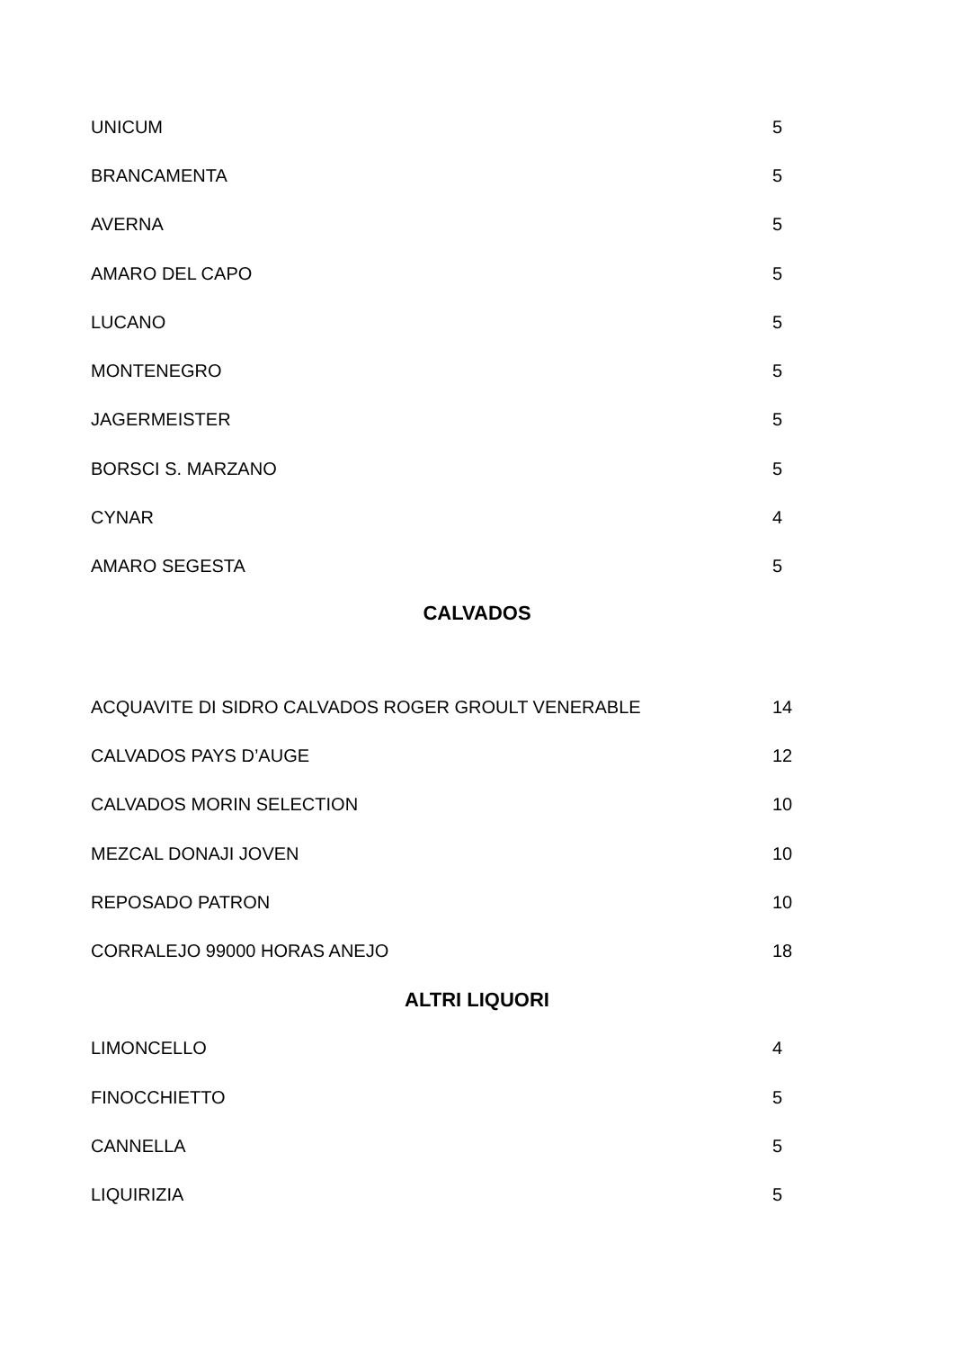| UNICUM | 5 |
| BRANCAMENTA | 5 |
| AVERNA | 5 |
| AMARO DEL CAPO | 5 |
| LUCANO | 5 |
| MONTENEGRO | 5 |
| JAGERMEISTER | 5 |
| BORSCI S. MARZANO | 5 |
| CYNAR | 4 |
| AMARO SEGESTA | 5 |
CALVADOS
| ACQUAVITE DI SIDRO CALVADOS ROGER GROULT VENERABLE | 14 |
| CALVADOS PAYS D’AUGE | 12 |
| CALVADOS MORIN SELECTION | 10 |
| MEZCAL DONAJI JOVEN | 10 |
| REPOSADO PATRON | 10 |
| CORRALEJO 99000 HORAS ANEJO | 18 |
ALTRI LIQUORI
| LIMONCELLO | 4 |
| FINOCCHIETTO | 5 |
| CANNELLA | 5 |
| LIQUIRIZIA | 5 |